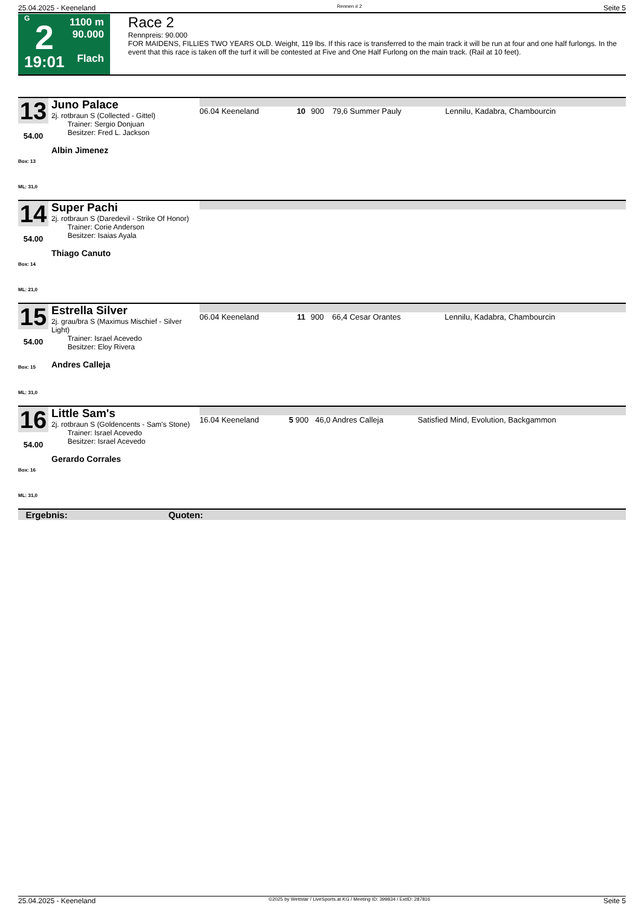25.04.2025 - Keeneland Rennen # 2 Seite 5
G
2
19:01
1100 m
90.000
Flach
Race 2
Rennpreis: 90.000
FOR MAIDENS, FILLIES TWO YEARS OLD. Weight, 119 lbs. If this race is transferred to the main track it will be run at four and one half furlongs. In the event that this race is taken off the turf it will be contested at Five and One Half Furlong on the main track. (Rail at 10 feet).
| 13 54.00 Box: 13 ML: 31,0 | Juno Palace 2j. rotbraun S (Collected - Gittel) Trainer: Sergio Donjuan Besitzer: Fred L. Jackson Albin Jimenez | / 06.04 Keeneland / 10 / 900 / 79,6 Summer Pauly / Lennilu, Kadabra, Chambourcin / |
| 14 54.00 Box: 14 ML: 21,0 | Super Pachi 2j. rotbraun S (Daredevil - Strike Of Honor) Trainer: Corie Anderson Besitzer: Isaias Ayala Thiago Canuto | |
| 15 54.00 Box: 15 ML: 31,0 | Estrella Silver 2j. grau/bra S (Maximus Mischief - Silver Light) Trainer: Israel Acevedo Besitzer: Eloy Rivera Andres Calleja | / 06.04 Keeneland / 11 / 900 / 66,4 Cesar Orantes / Lennilu, Kadabra, Chambourcin / |
| 16 54.00 Box: 16 ML: 31,0 | Little Sam's 2j. rotbraun S (Goldencents - Sam's Stone) Trainer: Israel Acevedo Besitzer: Israel Acevedo Gerardo Corrales | / 16.04 Keeneland / 5 / 900 / 46,0 Andres Calleja / Satisfied Mind, Evolution, Backgammon / |
| Ergebnis: Quoten: | | |
25.04.2025 - Keeneland ©2025 by Wettstar / LiveSports.at KG / Meeting ID: 399834 / ExtID: 287816 Seite 5